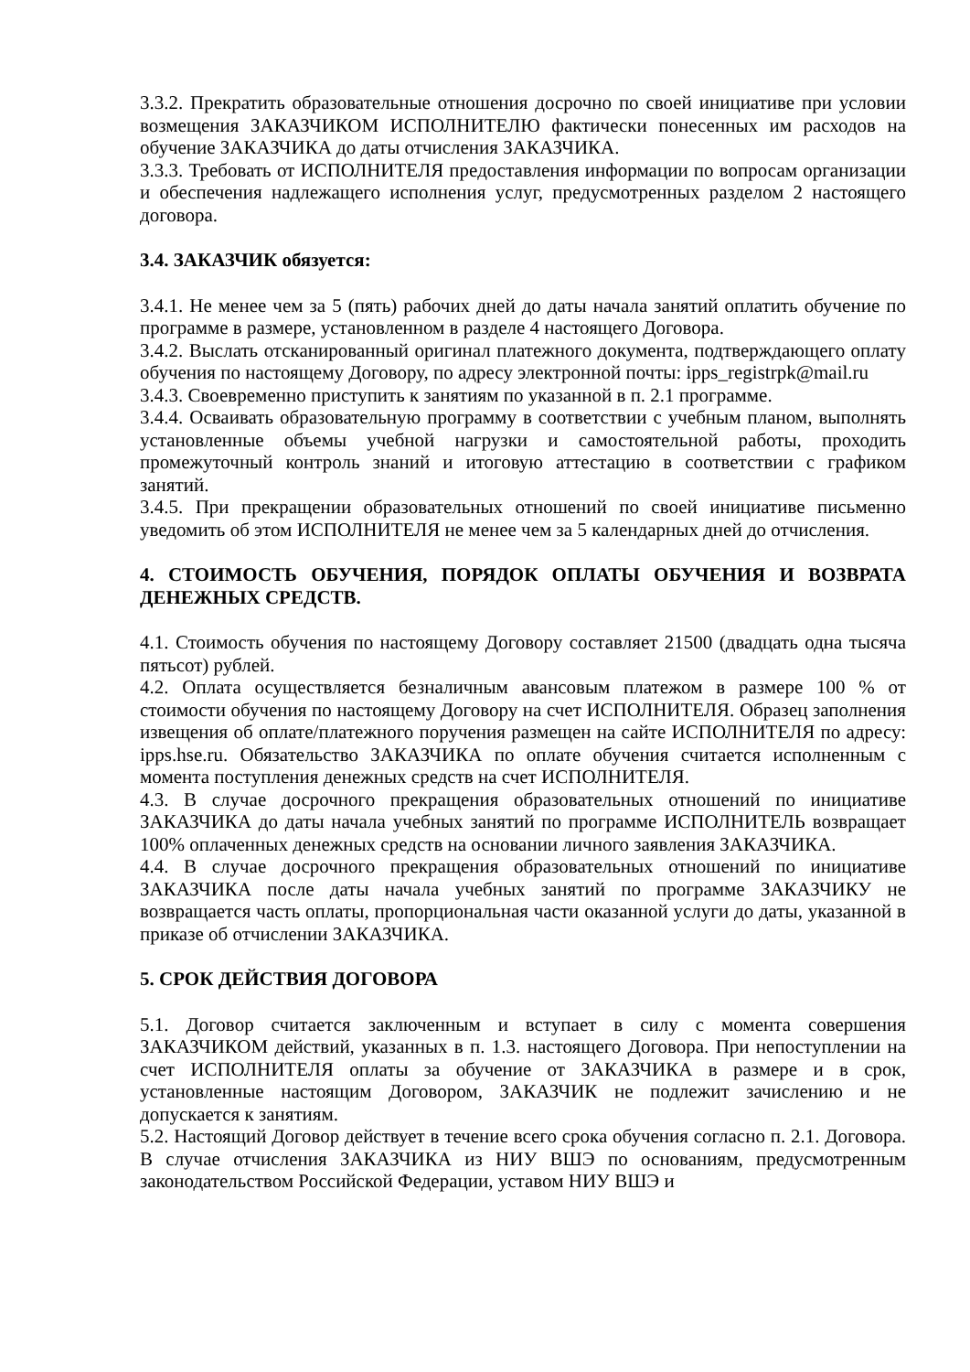3.3.2. Прекратить образовательные отношения досрочно по своей инициативе при условии возмещения ЗАКАЗЧИКОМ ИСПОЛНИТЕЛЮ фактически понесенных им расходов на обучение ЗАКАЗЧИКА до даты отчисления ЗАКАЗЧИКА.
3.3.3. Требовать от ИСПОЛНИТЕЛЯ предоставления информации по вопросам организации и обеспечения надлежащего исполнения услуг, предусмотренных разделом 2 настоящего договора.
3.4. ЗАКАЗЧИК обязуется:
3.4.1. Не менее чем за 5 (пять) рабочих дней до даты начала занятий оплатить обучение по программе в размере, установленном в разделе 4 настоящего Договора.
3.4.2. Выслать отсканированный оригинал платежного документа, подтверждающего оплату обучения по настоящему Договору, по адресу электронной почты: ipps_registrpk@mail.ru
3.4.3. Своевременно приступить к занятиям по указанной в п. 2.1 программе.
3.4.4. Осваивать образовательную программу в соответствии с учебным планом, выполнять установленные объемы учебной нагрузки и самостоятельной работы, проходить промежуточный контроль знаний и итоговую аттестацию в соответствии с графиком занятий.
3.4.5. При прекращении образовательных отношений по своей инициативе письменно уведомить об этом ИСПОЛНИТЕЛЯ не менее чем за 5 календарных дней до отчисления.
4. СТОИМОСТЬ ОБУЧЕНИЯ, ПОРЯДОК ОПЛАТЫ ОБУЧЕНИЯ И ВОЗВРАТА ДЕНЕЖНЫХ СРЕДСТВ.
4.1. Стоимость обучения по настоящему Договору составляет 21500 (двадцать одна тысяча пятьсот) рублей.
4.2. Оплата осуществляется безналичным авансовым платежом в размере 100 % от стоимости обучения по настоящему Договору на счет ИСПОЛНИТЕЛЯ. Образец заполнения извещения об оплате/платежного поручения размещен на сайте ИСПОЛНИТЕЛЯ по адресу: ipps.hse.ru. Обязательство ЗАКАЗЧИКА по оплате обучения считается исполненным с момента поступления денежных средств на счет ИСПОЛНИТЕЛЯ.
4.3. В случае досрочного прекращения образовательных отношений по инициативе ЗАКАЗЧИКА до даты начала учебных занятий по программе ИСПОЛНИТЕЛЬ возвращает 100% оплаченных денежных средств на основании личного заявления ЗАКАЗЧИКА.
4.4. В случае досрочного прекращения образовательных отношений по инициативе ЗАКАЗЧИКА после даты начала учебных занятий по программе ЗАКАЗЧИКУ не возвращается часть оплаты, пропорциональная части оказанной услуги до даты, указанной в приказе об отчислении ЗАКАЗЧИКА.
5. СРОК ДЕЙСТВИЯ ДОГОВОРА
5.1. Договор считается заключенным и вступает в силу с момента совершения ЗАКАЗЧИКОМ действий, указанных в п. 1.3. настоящего Договора. При непоступлении на счет ИСПОЛНИТЕЛЯ оплаты за обучение от ЗАКАЗЧИКА в размере и в срок, установленные настоящим Договором, ЗАКАЗЧИК не подлежит зачислению и не допускается к занятиям.
5.2. Настоящий Договор действует в течение всего срока обучения согласно п. 2.1. Договора. В случае отчисления ЗАКАЗЧИКА из НИУ ВШЭ по основаниям, предусмотренным законодательством Российской Федерации, уставом НИУ ВШЭ и